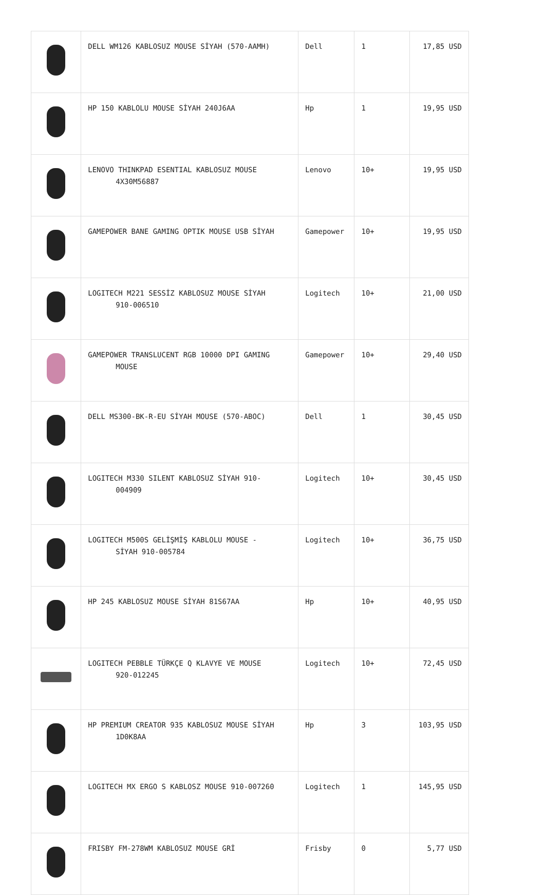| | DELL WM126 KABLOSUZ MOUSE SİYAH (570-AAMH) | Dell | 1 | 17,85 USD |
| | HP 150 KABLOLU MOUSE SİYAH 240J6AA | Hp | 1 | 19,95 USD |
| | LENOVO THINKPAD ESENTIAL KABLOSUZ MOUSE 4X30M56887 | Lenovo | 10+ | 19,95 USD |
| | GAMEPOWER BANE GAMING OPTIK MOUSE USB SİYAH | Gamepower | 10+ | 19,95 USD |
| | LOGITECH M221 SESSİZ KABLOSUZ MOUSE SİYAH 910-006510 | Logitech | 10+ | 21,00 USD |
| | GAMEPOWER TRANSLUCENT RGB 10000 DPI GAMING MOUSE | Gamepower | 10+ | 29,40 USD |
| | DELL MS300-BK-R-EU SİYAH MOUSE (570-ABOC) | Dell | 1 | 30,45 USD |
| | LOGITECH M330 SILENT KABLOSUZ SİYAH 910- 004909 | Logitech | 10+ | 30,45 USD |
| | LOGITECH M500S GELİŞMİŞ KABLOLU MOUSE - SİYAH 910-005784 | Logitech | 10+ | 36,75 USD |
| | HP 245 KABLOSUZ MOUSE SİYAH 81S67AA | Hp | 10+ | 40,95 USD |
| | LOGITECH PEBBLE TÜRKÇE Q KLAVYE VE MOUSE 920-012245 | Logitech | 10+ | 72,45 USD |
| | HP PREMIUM CREATOR 935 KABLOSUZ MOUSE SİYAH 1D0K8AA | Hp | 3 | 103,95 USD |
| | LOGITECH MX ERGO S KABLOSZ MOUSE 910-007260 | Logitech | 1 | 145,95 USD |
| | FRISBY FM-278WM KABLOSUZ MOUSE GRİ | Frisby | 0 | 5,77 USD |